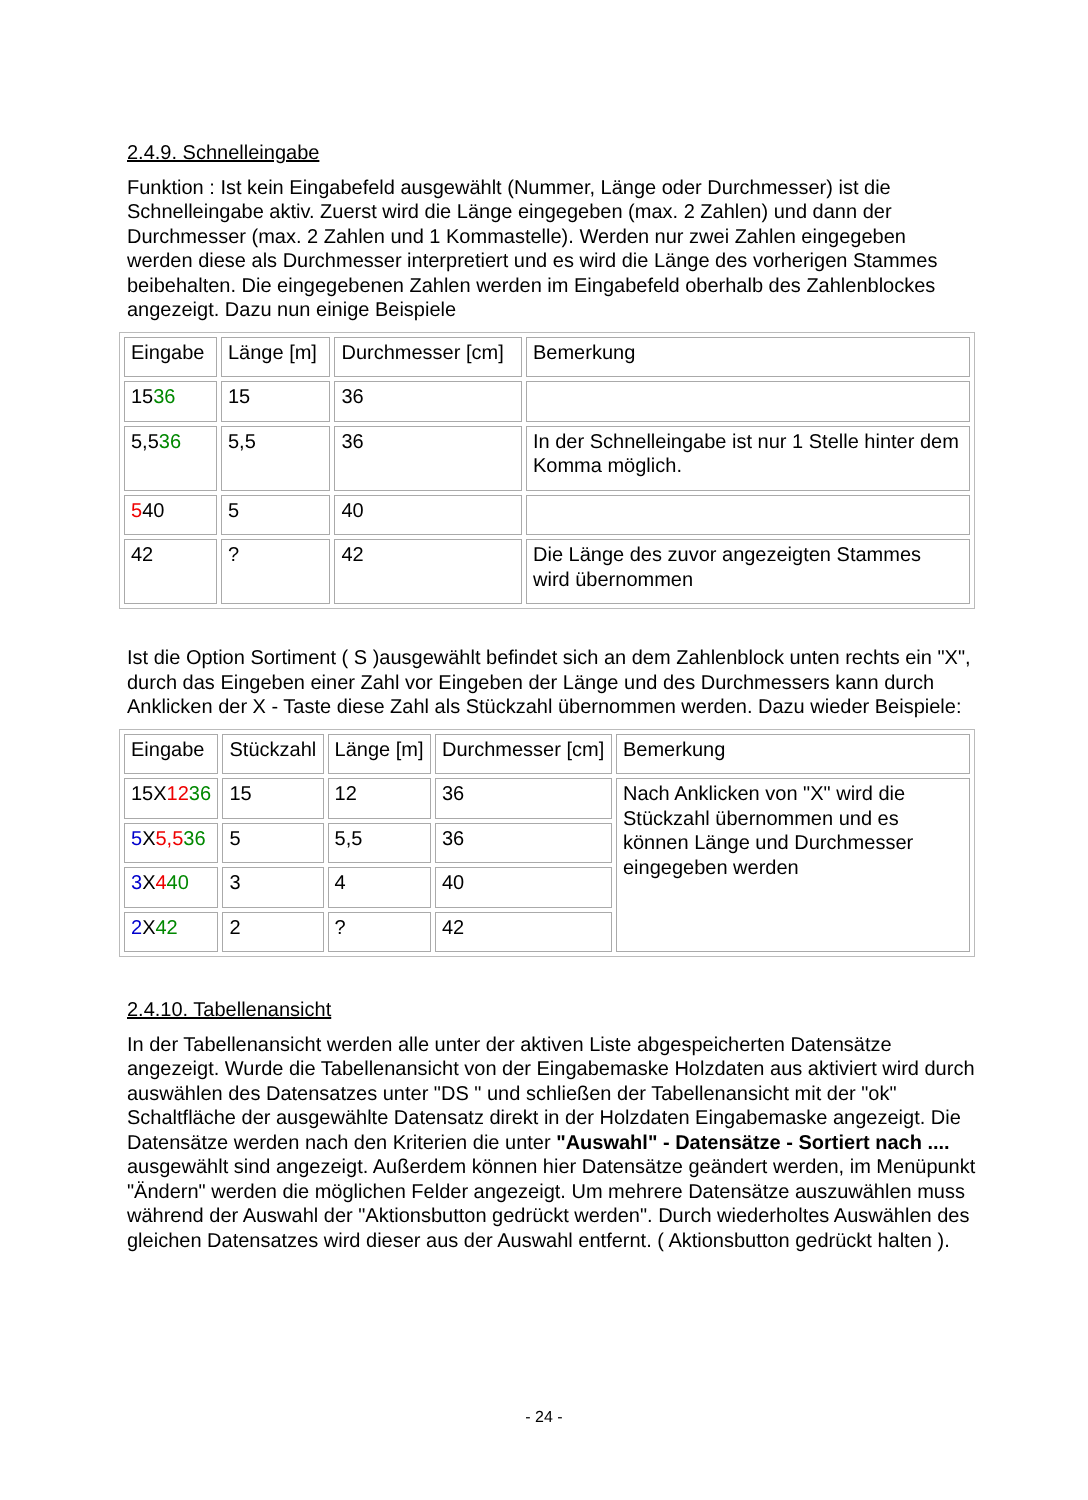2.4.9. Schnelleingabe
Funktion : Ist kein Eingabefeld ausgewählt (Nummer, Länge oder Durchmesser) ist die Schnelleingabe aktiv. Zuerst wird die Länge eingegeben (max. 2 Zahlen) und dann der Durchmesser (max. 2 Zahlen und 1 Kommastelle). Werden nur zwei Zahlen eingegeben werden diese als Durchmesser interpretiert und es wird die Länge des vorherigen Stammes beibehalten. Die eingegebenen Zahlen werden im Eingabefeld oberhalb des Zahlenblockes angezeigt. Dazu nun einige Beispiele
| Eingabe | Länge [m] | Durchmesser [cm] | Bemerkung |
| 15 36 | 15 | 36 | |
| 5,5 36 | 5,5 | 36 | In der Schnelleingabe ist nur 1 Stelle hinter dem Komma möglich. |
| 5 40 | 5 | 40 | |
| 42 | ? | 42 | Die Länge des zuvor angezeigten Stammes wird übernommen |
Ist die Option Sortiment ( S )ausgewählt befindet sich an dem Zahlenblock unten rechts ein "X", durch das Eingeben einer Zahl vor Eingeben der Länge und des Durchmessers kann durch Anklicken der X - Taste diese Zahl als Stückzahl übernommen werden. Dazu wieder Beispiele:
| Eingabe | Stückzahl | Länge [m] | Durchmesser [cm] | Bemerkung |
| 15X 12 36 | 15 | 12 | 36 | Nach Anklicken von "X" wird die Stückzahl übernommen und es können Länge und Durchmesser eingegeben werden |
| 5 X 5,5 36 | 5 | 5,5 | 36 | |
| 3 X 4 40 | 3 | 4 | 40 | |
| 2 X 42 | 2 | ? | 42 | |
2.4.10. Tabellenansicht
In der Tabellenansicht werden alle unter der aktiven Liste abgespeicherten Datensätze angezeigt. Wurde die Tabellenansicht von der Eingabemaske Holzdaten aus aktiviert wird durch auswählen des Datensatzes unter "DS " und schließen der Tabellenansicht mit der "ok" Schaltfläche der ausgewählte Datensatz direkt in der Holzdaten Eingabemaske angezeigt. Die Datensätze werden nach den Kriterien die unter "Auswahl" - Datensätze - Sortiert nach .... ausgewählt sind angezeigt. Außerdem können hier Datensätze geändert werden, im Menüpunkt "Ändern" werden die möglichen Felder angezeigt. Um mehrere Datensätze auszuwählen muss während der Auswahl der "Aktionsbutton gedrückt werden". Durch wiederholtes Auswählen des gleichen Datensatzes wird dieser aus der Auswahl entfernt. ( Aktionsbutton gedrückt halten ).
- 24 -